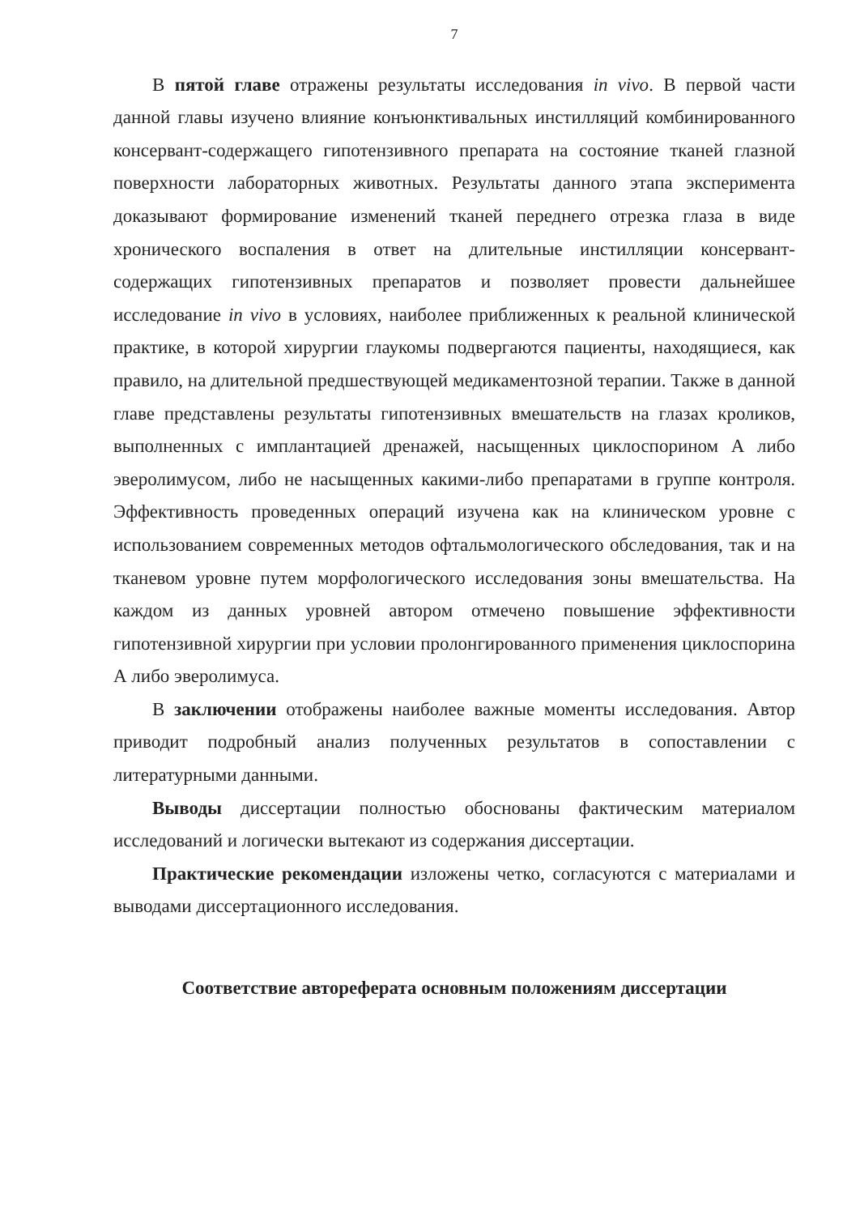7
В пятой главе отражены результаты исследования in vivo. В первой части данной главы изучено влияние конъюнктивальных инстилляций комбинированного консервант-содержащего гипотензивного препарата на состояние тканей глазной поверхности лабораторных животных. Результаты данного этапа эксперимента доказывают формирование изменений тканей переднего отрезка глаза в виде хронического воспаления в ответ на длительные инстилляции консервант-содержащих гипотензивных препаратов и позволяет провести дальнейшее исследование in vivo в условиях, наиболее приближенных к реальной клинической практике, в которой хирургии глаукомы подвергаются пациенты, находящиеся, как правило, на длительной предшествующей медикаментозной терапии. Также в данной главе представлены результаты гипотензивных вмешательств на глазах кроликов, выполненных с имплантацией дренажей, насыщенных циклоспорином А либо эверолимусом, либо не насыщенных какими-либо препаратами в группе контроля. Эффективность проведенных операций изучена как на клиническом уровне с использованием современных методов офтальмологического обследования, так и на тканевом уровне путем морфологического исследования зоны вмешательства. На каждом из данных уровней автором отмечено повышение эффективности гипотензивной хирургии при условии пролонгированного применения циклоспорина А либо эверолимуса.
В заключении отображены наиболее важные моменты исследования. Автор приводит подробный анализ полученных результатов в сопоставлении с литературными данными.
Выводы диссертации полностью обоснованы фактическим материалом исследований и логически вытекают из содержания диссертации.
Практические рекомендации изложены четко, согласуются с материалами и выводами диссертационного исследования.
Соответствие автореферата основным положениям диссертации